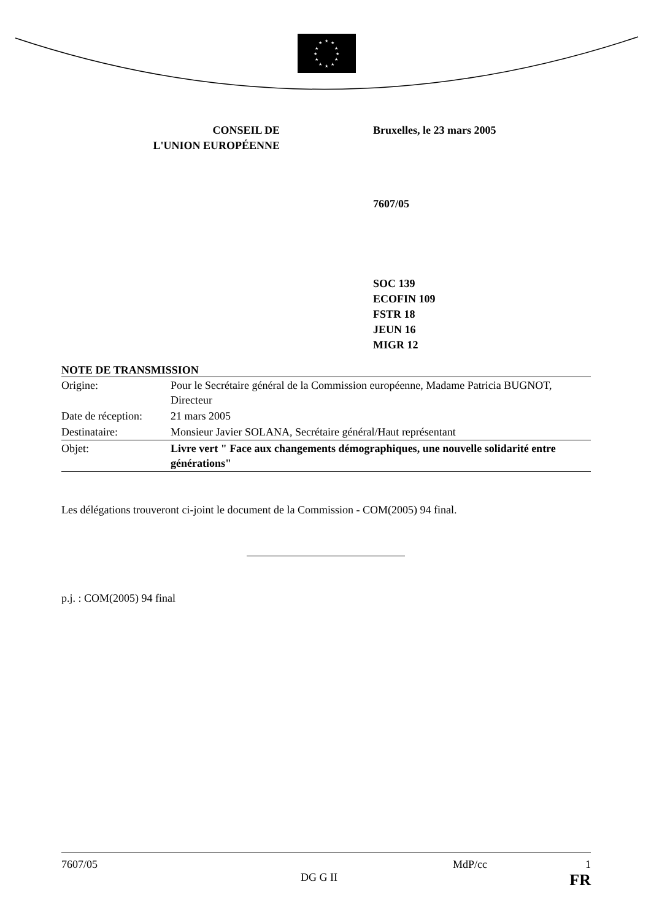★
★
★
★
★
★
★
★
★
★
★
★
CONSEIL DE
L'UNION EUROPÉENNE
Bruxelles, le 23 mars 2005
7607/05
SOC 139
ECOFIN 109
FSTR 18
JEUN 16
MIGR 12
NOTE DE TRANSMISSION
| Origine: | Pour le Secrétaire général de la Commission européenne, Madame Patricia BUGNOT, Directeur |
| Date de réception: | 21 mars 2005 |
| Destinataire: | Monsieur Javier SOLANA, Secrétaire général/Haut représentant |
| Objet: | Livre vert " Face aux changements démographiques, une nouvelle solidarité entre générations" |
Les délégations trouveront ci-joint le document de la Commission - COM(2005) 94 final.
p.j. : COM(2005) 94 final
7607/05 MdP/cc 1
DG G II FR